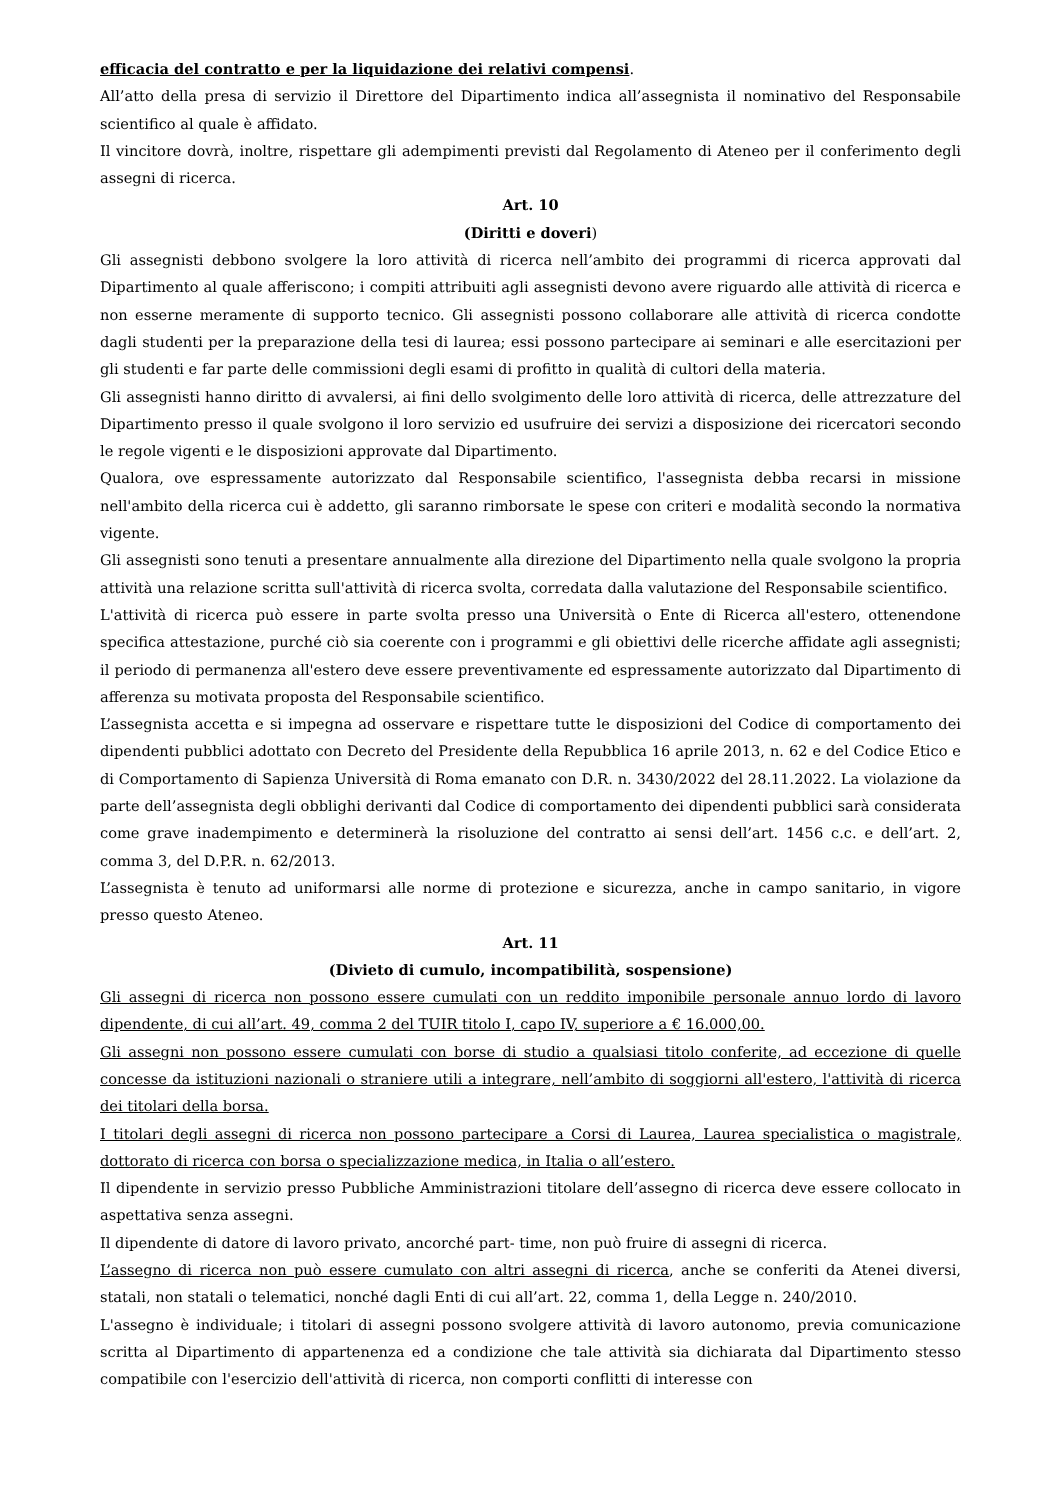efficacia del contratto e per la liquidazione dei relativi compensi.
All’atto della presa di servizio il Direttore del Dipartimento indica all’assegnista il nominativo del Responsabile scientifico al quale è affidato.
Il vincitore dovrà, inoltre, rispettare gli adempimenti previsti dal Regolamento di Ateneo per il conferimento degli assegni di ricerca.
Art. 10
(Diritti e doveri)
Gli assegnisti debbono svolgere la loro attività di ricerca nell’ambito dei programmi di ricerca approvati dal Dipartimento al quale afferiscono; i compiti attribuiti agli assegnisti devono avere riguardo alle attività di ricerca e non esserne meramente di supporto tecnico. Gli assegnisti possono collaborare alle attività di ricerca condotte dagli studenti per la preparazione della tesi di laurea; essi possono partecipare ai seminari e alle esercitazioni per gli studenti e far parte delle commissioni degli esami di profitto in qualità di cultori della materia.
Gli assegnisti hanno diritto di avvalersi, ai fini dello svolgimento delle loro attività di ricerca, delle attrezzature del Dipartimento presso il quale svolgono il loro servizio ed usufruire dei servizi a disposizione dei ricercatori secondo le regole vigenti e le disposizioni approvate dal Dipartimento.
Qualora, ove espressamente autorizzato dal Responsabile scientifico, l'assegnista debba recarsi in missione nell'ambito della ricerca cui è addetto, gli saranno rimborsate le spese con criteri e modalità secondo la normativa vigente.
Gli assegnisti sono tenuti a presentare annualmente alla direzione del Dipartimento nella quale svolgono la propria attività una relazione scritta sull'attività di ricerca svolta, corredata dalla valutazione del Responsabile scientifico.
L'attività di ricerca può essere in parte svolta presso una Università o Ente di Ricerca all'estero, ottenendone specifica attestazione, purché ciò sia coerente con i programmi e gli obiettivi delle ricerche affidate agli assegnisti; il periodo di permanenza all'estero deve essere preventivamente ed espressamente autorizzato dal Dipartimento di afferenza su motivata proposta del Responsabile scientifico.
L’assegnista accetta e si impegna ad osservare e rispettare tutte le disposizioni del Codice di comportamento dei dipendenti pubblici adottato con Decreto del Presidente della Repubblica 16 aprile 2013, n. 62 e del Codice Etico e di Comportamento di Sapienza Università di Roma emanato con D.R. n. 3430/2022 del 28.11.2022. La violazione da parte dell’assegnista degli obblighi derivanti dal Codice di comportamento dei dipendenti pubblici sarà considerata come grave inadempimento e determinerà la risoluzione del contratto ai sensi dell’art. 1456 c.c. e dell’art. 2, comma 3, del D.P.R. n. 62/2013.
L’assegnista è tenuto ad uniformarsi alle norme di protezione e sicurezza, anche in campo sanitario, in vigore presso questo Ateneo.
Art. 11
(Divieto di cumulo, incompatibilità, sospensione)
Gli assegni di ricerca non possono essere cumulati con un reddito imponibile personale annuo lordo di lavoro dipendente, di cui all’art. 49, comma 2 del TUIR titolo I, capo IV, superiore a € 16.000,00.
Gli assegni non possono essere cumulati con borse di studio a qualsiasi titolo conferite, ad eccezione di quelle concesse da istituzioni nazionali o straniere utili a integrare, nell’ambito di soggiorni all'estero, l'attività di ricerca dei titolari della borsa.
I titolari degli assegni di ricerca non possono partecipare a Corsi di Laurea, Laurea specialistica o magistrale, dottorato di ricerca con borsa o specializzazione medica, in Italia o all’estero.
Il dipendente in servizio presso Pubbliche Amministrazioni titolare dell’assegno di ricerca deve essere collocato in aspettativa senza assegni.
Il dipendente di datore di lavoro privato, ancorché part- time, non può fruire di assegni di ricerca.
L’assegno di ricerca non può essere cumulato con altri assegni di ricerca, anche se conferiti da Atenei diversi, statali, non statali o telematici, nonché dagli Enti di cui all’art. 22, comma 1, della Legge n. 240/2010.
L'assegno è individuale; i titolari di assegni possono svolgere attività di lavoro autonomo, previa comunicazione scritta al Dipartimento di appartenenza ed a condizione che tale attività sia dichiarata dal Dipartimento stesso compatibile con l'esercizio dell'attività di ricerca, non comporti conflitti di interesse con